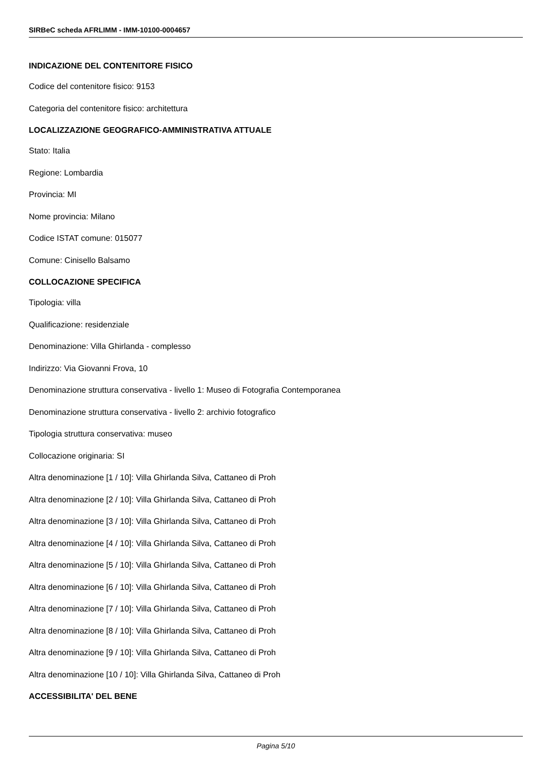SIRBeC scheda AFRLIMM - IMM-10100-0004657
INDICAZIONE DEL CONTENITORE FISICO
Codice del contenitore fisico: 9153
Categoria del contenitore fisico: architettura
LOCALIZZAZIONE GEOGRAFICO-AMMINISTRATIVA ATTUALE
Stato: Italia
Regione: Lombardia
Provincia: MI
Nome provincia: Milano
Codice ISTAT comune: 015077
Comune: Cinisello Balsamo
COLLOCAZIONE SPECIFICA
Tipologia: villa
Qualificazione: residenziale
Denominazione: Villa Ghirlanda - complesso
Indirizzo: Via Giovanni Frova, 10
Denominazione struttura conservativa - livello 1: Museo di Fotografia Contemporanea
Denominazione struttura conservativa - livello 2: archivio fotografico
Tipologia struttura conservativa: museo
Collocazione originaria: SI
Altra denominazione [1 / 10]: Villa Ghirlanda Silva, Cattaneo di Proh
Altra denominazione [2 / 10]: Villa Ghirlanda Silva, Cattaneo di Proh
Altra denominazione [3 / 10]: Villa Ghirlanda Silva, Cattaneo di Proh
Altra denominazione [4 / 10]: Villa Ghirlanda Silva, Cattaneo di Proh
Altra denominazione [5 / 10]: Villa Ghirlanda Silva, Cattaneo di Proh
Altra denominazione [6 / 10]: Villa Ghirlanda Silva, Cattaneo di Proh
Altra denominazione [7 / 10]: Villa Ghirlanda Silva, Cattaneo di Proh
Altra denominazione [8 / 10]: Villa Ghirlanda Silva, Cattaneo di Proh
Altra denominazione [9 / 10]: Villa Ghirlanda Silva, Cattaneo di Proh
Altra denominazione [10 / 10]: Villa Ghirlanda Silva, Cattaneo di Proh
ACCESSIBILITA' DEL BENE
Pagina 5/10